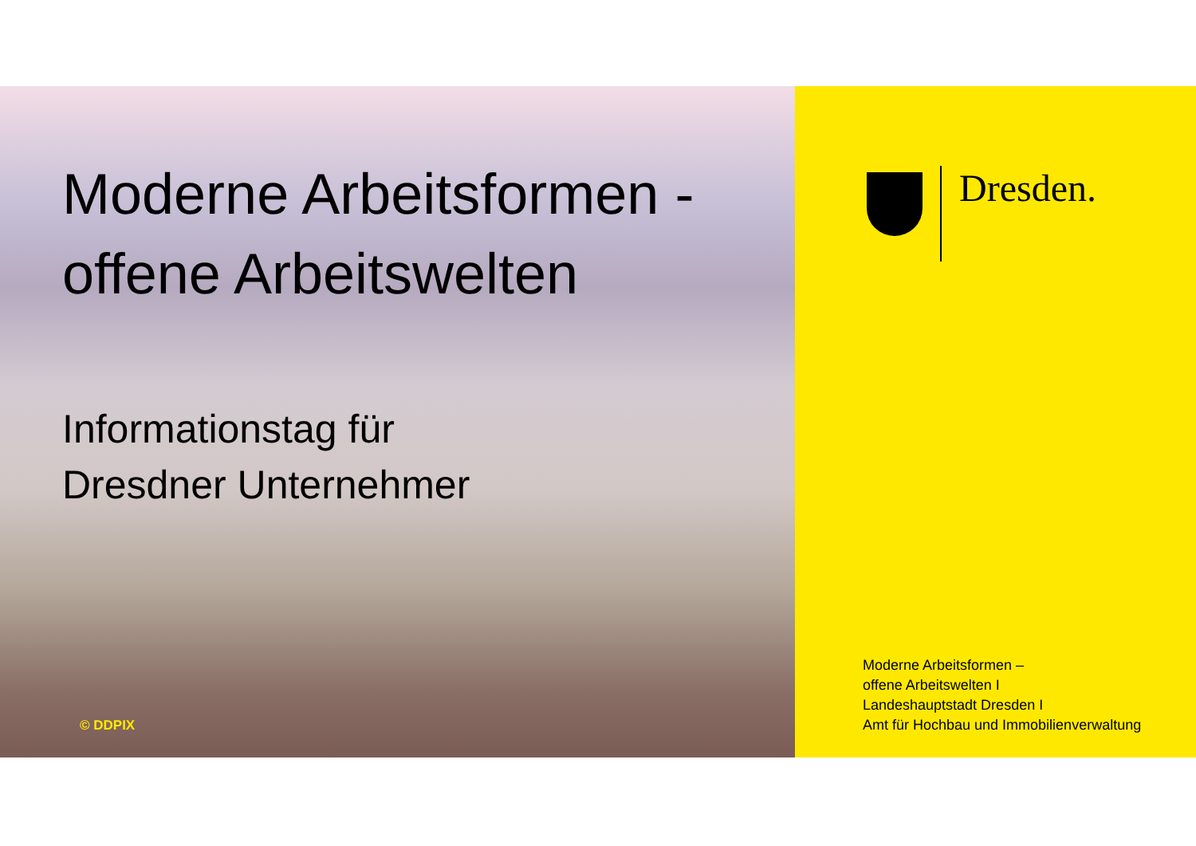Moderne Arbeitsformen -
offene Arbeitswelten
Informationstag für
Dresdner Unternehmer
© DDPIX
Dresden.
Moderne Arbeitsformen –
offene Arbeitswelten I
Landeshauptstadt Dresden I
Amt für Hochbau und Immobilienverwaltung